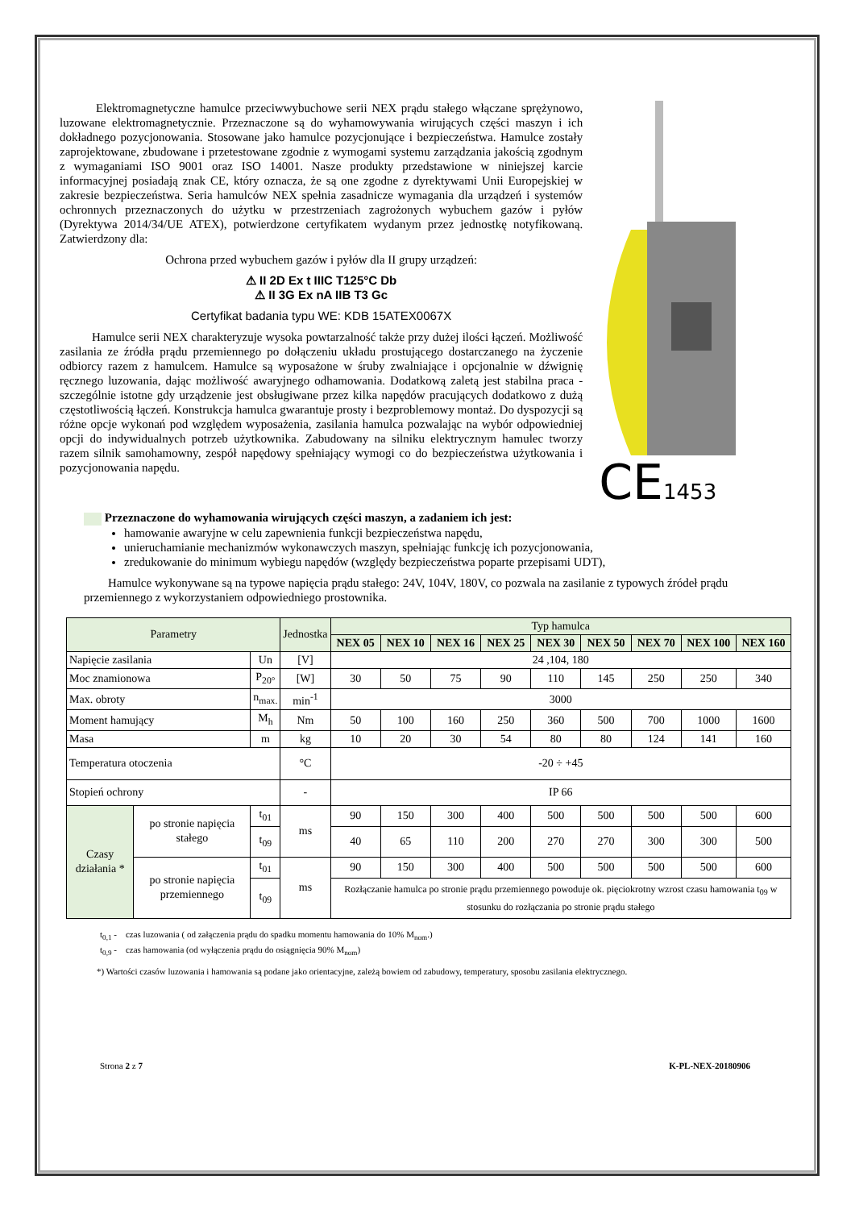Elektromagnetyczne hamulce przeciwwybuchowe serii NEX prądu stałego włączane sprężynowo, luzowane elektromagnetycznie. Przeznaczone są do wyhamowywania wirujących części maszyn i ich dokładnego pozycjonowania. Stosowane jako hamulce pozycjonujące i bezpieczeństwa. Hamulce zostały zaprojektowane, zbudowane i przetestowane zgodnie z wymogami systemu zarządzania jakością zgodnym z wymaganiami ISO 9001 oraz ISO 14001. Nasze produkty przedstawione w niniejszej karcie informacyjnej posiadają znak CE, który oznacza, że są one zgodne z dyrektywami Unii Europejskiej w zakresie bezpieczeństwa. Seria hamulców NEX spełnia zasadnicze wymagania dla urządzeń i systemów ochronnych przeznaczonych do użytku w przestrzeniach zagrożonych wybuchem gazów i pyłów (Dyrektywa 2014/34/UE ATEX), potwierdzone certyfikatem wydanym przez jednostkę notyfikowaną. Zatwierdzony dla:
Ochrona przed wybuchem gazów i pyłów dla II grupy urządzeń:
⚠ II 2D Ex t IIIC T125°C Db
⚠ II 3G Ex nA IIB T3 Gc
Certyfikat badania typu WE: KDB 15ATEX0067X
Hamulce serii NEX charakteryzuje wysoka powtarzalność także przy dużej ilości łączeń. Możliwość zasilania ze źródła prądu przemiennego po dołączeniu układu prostującego dostarczanego na życzenie odbiorcy razem z hamulcem. Hamulce są wyposażone w śruby zwalniające i opcjonalnie w dźwignię ręcznego luzowania, dając możliwość awaryjnego odhamowania. Dodatkową zaletą jest stabilna praca - szczególnie istotne gdy urządzenie jest obsługiwane przez kilka napędów pracujących dodatkowo z dużą częstotliwością łączeń. Konstrukcja hamulca gwarantuje prosty i bezproblemowy montaż. Do dyspozycji są różne opcje wykonań pod względem wyposażenia, zasilania hamulca pozwalając na wybór odpowiedniej opcji do indywidualnych potrzeb użytkownika. Zabudowany na silniku elektrycznym hamulec tworzy razem silnik samohamowny, zespół napędowy spełniający wymogi co do bezpieczeństwa użytkowania i pozycjonowania napędu.
CE1453
Przeznaczone do wyhamowania wirujących części maszyn, a zadaniem ich jest:
hamowanie awaryjne w celu zapewnienia funkcji bezpieczeństwa napędu,
unieruchamianie mechanizmów wykonawczych maszyn, spełniając funkcję ich pozycjonowania,
zredukowanie do minimum wybiegu napędów (względy bezpieczeństwa poparte przepisami UDT),
Hamulce wykonywane są na typowe napięcia prądu stałego: 24V, 104V, 180V, co pozwala na zasilanie z typowych źródeł prądu przemiennego z wykorzystaniem odpowiedniego prostownika.
| Parametry | | | Jednostka | Typ hamulca | | | | | | | | |
| --- | --- | --- | --- | --- | --- | --- | --- | --- | --- | --- | --- | --- |
| | | | | NEX 05 | NEX 10 | NEX 16 | NEX 25 | NEX 30 | NEX 50 | NEX 70 | NEX 100 | NEX 160 |
| Napięcie zasilania | | Un | [V] | 24 ,104, 180 | | | | | | | | |
| Moc znamionowa | | P<sub>20°</sub> | [W] | 30 | 50 | 75 | 90 | 110 | 145 | 250 | 250 | 340 |
| Max. obroty | | n<sub>max.</sub> | min<sup>-1</sup> | 3000 | | | | | | | | |
| Moment hamujący | | M<sub>h</sub> | Nm | 50 | 100 | 160 | 250 | 360 | 500 | 700 | 1000 | 1600 |
| Masa | | m | kg | 10 | 20 | 30 | 54 | 80 | 80 | 124 | 141 | 160 |
| Temperatura otoczenia | | | °C | -20 ÷ +45 | | | | | | | | |
| Stopień ochrony | | | - | IP 66 | | | | | | | | |
| Czasy działania * | po stronie napięcia stałego | t<sub>01</sub> | ms | 90 | 150 | 300 | 400 | 500 | 500 | 500 | 500 | 600 |
| | | t<sub>09</sub> | | 40 | 65 | 110 | 200 | 270 | 270 | 300 | 300 | 500 |
| | po stronie napięcia przemiennego | t<sub>01</sub> | ms | 90 | 150 | 300 | 400 | 500 | 500 | 500 | 500 | 600 |
| | | t<sub>09</sub> | | Rozłączanie hamulca po stronie prądu przemiennego powoduje ok. pięciokrotny wzrost czasu hamowania t<sub>09</sub> w stosunku do rozłączania po stronie prądu stałego | | | | | | | | |
t<sub>0,1</sub> - czas luzowania ( od załączenia prądu do spadku momentu hamowania do 10% M<sub>nom</sub>.)
t<sub>0,9</sub> - czas hamowania (od wyłączenia prądu do osiągnięcia 90% M<sub>nom</sub>)
*) Wartości czasów luzowania i hamowania są podane jako orientacyjne, zależą bowiem od zabudowy, temperatury, sposobu zasilania elektrycznego.
Strona 2 z 7 K-PL-NEX-20180906